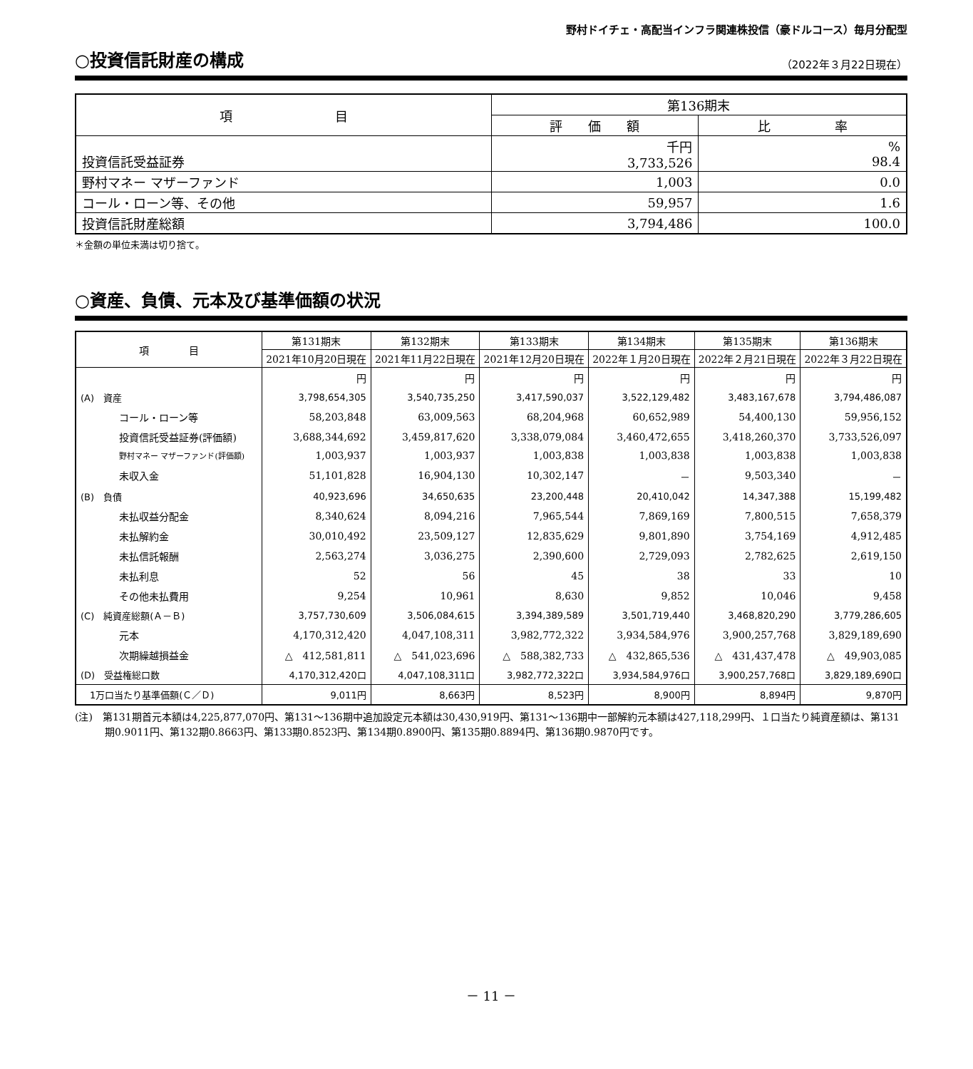野村ドイチェ・高配当インフラ関連株投信（豪ドルコース）毎月分配型
○投資信託財産の構成
（2022年３月22日現在）
| 項 目 | 第136期末 | |
| --- | --- | --- |
| | 評 価 額 | 比 率 |
| 投資信託受益証券 | 千円 3,733,526 | % 98.4 |
| 野村マネー マザーファンド | 1,003 | 0.0 |
| コール・ローン等、その他 | 59,957 | 1.6 |
| 投資信託財産総額 | 3,794,486 | 100.0 |
＊金額の単位未満は切り捨て。
○資産、負債、元本及び基準価額の状況
| 項 目 | 第131期末 | 第132期末 | 第133期末 | 第134期末 | 第135期末 | 第136期末 |
| --- | --- | --- | --- | --- | --- | --- |
| | 2021年10月20日現在 | 2021年11月22日現在 | 2021年12月20日現在 | 2022年１月20日現在 | 2022年２月21日現在 | 2022年３月22日現在 |
| | 円 | 円 | 円 | 円 | 円 | 円 |
| (A) 資産 | 3,798,654,305 | 3,540,735,250 | 3,417,590,037 | 3,522,129,482 | 3,483,167,678 | 3,794,486,087 |
| コール・ローン等 | 58,203,848 | 63,009,563 | 68,204,968 | 60,652,989 | 54,400,130 | 59,956,152 |
| 投資信託受益証券(評価額) | 3,688,344,692 | 3,459,817,620 | 3,338,079,084 | 3,460,472,655 | 3,418,260,370 | 3,733,526,097 |
| 野村マネー マザーファンド(評価額) | 1,003,937 | 1,003,937 | 1,003,838 | 1,003,838 | 1,003,838 | 1,003,838 |
| 未収入金 | 51,101,828 | 16,904,130 | 10,302,147 | － | 9,503,340 | － |
| (B) 負債 | 40,923,696 | 34,650,635 | 23,200,448 | 20,410,042 | 14,347,388 | 15,199,482 |
| 未払収益分配金 | 8,340,624 | 8,094,216 | 7,965,544 | 7,869,169 | 7,800,515 | 7,658,379 |
| 未払解約金 | 30,010,492 | 23,509,127 | 12,835,629 | 9,801,890 | 3,754,169 | 4,912,485 |
| 未払信託報酬 | 2,563,274 | 3,036,275 | 2,390,600 | 2,729,093 | 2,782,625 | 2,619,150 |
| 未払利息 | 52 | 56 | 45 | 38 | 33 | 10 |
| その他未払費用 | 9,254 | 10,961 | 8,630 | 9,852 | 10,046 | 9,458 |
| (C) 純資産総額(Ａ－Ｂ) | 3,757,730,609 | 3,506,084,615 | 3,394,389,589 | 3,501,719,440 | 3,468,820,290 | 3,779,286,605 |
| 元本 | 4,170,312,420 | 4,047,108,311 | 3,982,772,322 | 3,934,584,976 | 3,900,257,768 | 3,829,189,690 |
| 次期繰越損益金 | △ 412,581,811 | △ 541,023,696 | △ 588,382,733 | △ 432,865,536 | △ 431,437,478 | △ 49,903,085 |
| (D) 受益権総口数 | 4,170,312,420口 | 4,047,108,311口 | 3,982,772,322口 | 3,934,584,976口 | 3,900,257,768口 | 3,829,189,690口 |
| 1万口当たり基準価額(Ｃ／Ｄ) | 9,011円 | 8,663円 | 8,523円 | 8,900円 | 8,894円 | 9,870円 |
(注)　第131期首元本額は4,225,877,070円、第131～136期中追加設定元本額は30,430,919円、第131～136期中一部解約元本額は427,118,299円、１口当たり純資産額は、第131期0.9011円、第132期0.8663円、第133期0.8523円、第134期0.8900円、第135期0.8894円、第136期0.9870円です。
－ 11 －